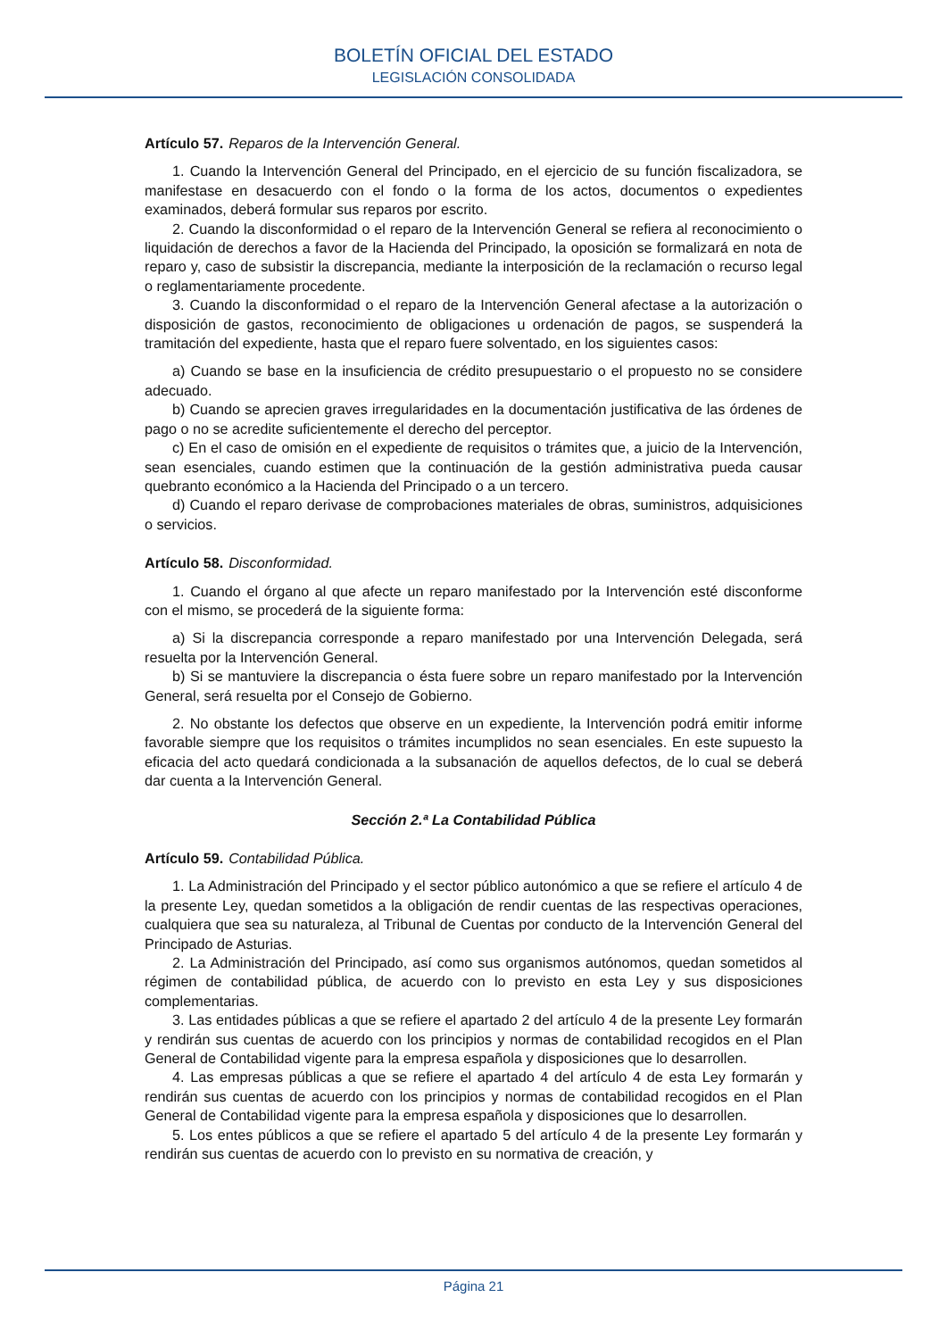BOLETÍN OFICIAL DEL ESTADO
LEGISLACIÓN CONSOLIDADA
Artículo 57. Reparos de la Intervención General.
1. Cuando la Intervención General del Principado, en el ejercicio de su función fiscalizadora, se manifestase en desacuerdo con el fondo o la forma de los actos, documentos o expedientes examinados, deberá formular sus reparos por escrito.
2. Cuando la disconformidad o el reparo de la Intervención General se refiera al reconocimiento o liquidación de derechos a favor de la Hacienda del Principado, la oposición se formalizará en nota de reparo y, caso de subsistir la discrepancia, mediante la interposición de la reclamación o recurso legal o reglamentariamente procedente.
3. Cuando la disconformidad o el reparo de la Intervención General afectase a la autorización o disposición de gastos, reconocimiento de obligaciones u ordenación de pagos, se suspenderá la tramitación del expediente, hasta que el reparo fuere solventado, en los siguientes casos:
a) Cuando se base en la insuficiencia de crédito presupuestario o el propuesto no se considere adecuado.
b) Cuando se aprecien graves irregularidades en la documentación justificativa de las órdenes de pago o no se acredite suficientemente el derecho del perceptor.
c) En el caso de omisión en el expediente de requisitos o trámites que, a juicio de la Intervención, sean esenciales, cuando estimen que la continuación de la gestión administrativa pueda causar quebranto económico a la Hacienda del Principado o a un tercero.
d) Cuando el reparo derivase de comprobaciones materiales de obras, suministros, adquisiciones o servicios.
Artículo 58. Disconformidad.
1. Cuando el órgano al que afecte un reparo manifestado por la Intervención esté disconforme con el mismo, se procederá de la siguiente forma:
a) Si la discrepancia corresponde a reparo manifestado por una Intervención Delegada, será resuelta por la Intervención General.
b) Si se mantuviere la discrepancia o ésta fuere sobre un reparo manifestado por la Intervención General, será resuelta por el Consejo de Gobierno.
2. No obstante los defectos que observe en un expediente, la Intervención podrá emitir informe favorable siempre que los requisitos o trámites incumplidos no sean esenciales. En este supuesto la eficacia del acto quedará condicionada a la subsanación de aquellos defectos, de lo cual se deberá dar cuenta a la Intervención General.
Sección 2.ª La Contabilidad Pública
Artículo 59. Contabilidad Pública.
1. La Administración del Principado y el sector público autonómico a que se refiere el artículo 4 de la presente Ley, quedan sometidos a la obligación de rendir cuentas de las respectivas operaciones, cualquiera que sea su naturaleza, al Tribunal de Cuentas por conducto de la Intervención General del Principado de Asturias.
2. La Administración del Principado, así como sus organismos autónomos, quedan sometidos al régimen de contabilidad pública, de acuerdo con lo previsto en esta Ley y sus disposiciones complementarias.
3. Las entidades públicas a que se refiere el apartado 2 del artículo 4 de la presente Ley formarán y rendirán sus cuentas de acuerdo con los principios y normas de contabilidad recogidos en el Plan General de Contabilidad vigente para la empresa española y disposiciones que lo desarrollen.
4. Las empresas públicas a que se refiere el apartado 4 del artículo 4 de esta Ley formarán y rendirán sus cuentas de acuerdo con los principios y normas de contabilidad recogidos en el Plan General de Contabilidad vigente para la empresa española y disposiciones que lo desarrollen.
5. Los entes públicos a que se refiere el apartado 5 del artículo 4 de la presente Ley formarán y rendirán sus cuentas de acuerdo con lo previsto en su normativa de creación, y
Página 21